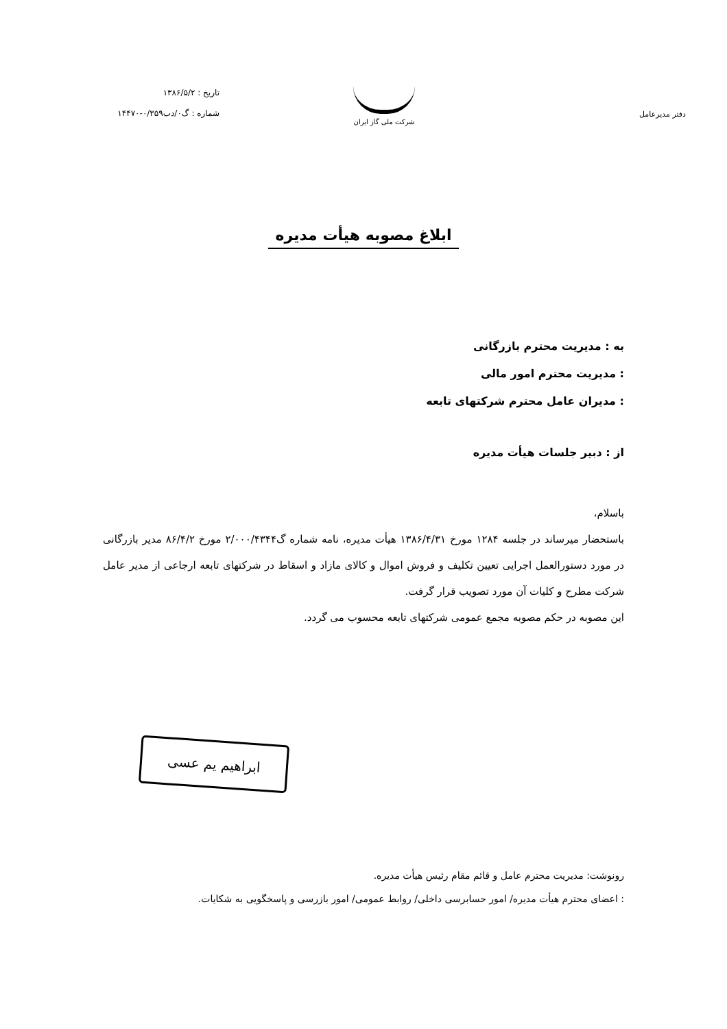دفتر مدیرعامل
شرکت ملی گاز ایران
تاریخ : ۱۳۸۶/۵/۲
شماره : گ۰/دب۰/۳۵۹-۱۴۴۷۰
ابلاغ مصوبه هیأت مدیره
به : مدیریت محترم بازرگانی
: مدیریت محترم امور مالی
: مدیران عامل محترم شرکتهای تابعه
از : دبیر جلسات هیأت مدیره
باسلام،
باستحضار میرساند در جلسه ۱۲۸۴ مورخ ۱۳۸۶/۴/۳۱ هیأت مدیره، نامه شماره گ۲/۰۰۰/۴۳۴۴ مورخ ۸۶/۴/۲ مدیر بازرگانی در مورد دستورالعمل اجرایی تعیین تکلیف و فروش اموال و کالای مازاد و اسقاط در شرکتهای تابعه ارجاعی از مدیر عامل شرکت مطرح و کلیات آن مورد تصویب قرار گرفت.
این مصوبه در حکم مصوبه مجمع عمومی شرکتهای تابعه محسوب می گردد.
ابراهیم یم عسی
رونوشت: مدیریت محترم عامل و قائم مقام رئیس هیأت مدیره.
: اعضای محترم هیأت مدیره/ امور حسابرسی داخلی/ روابط عمومی/ امور بازرسی و پاسخگویی به شکایات.